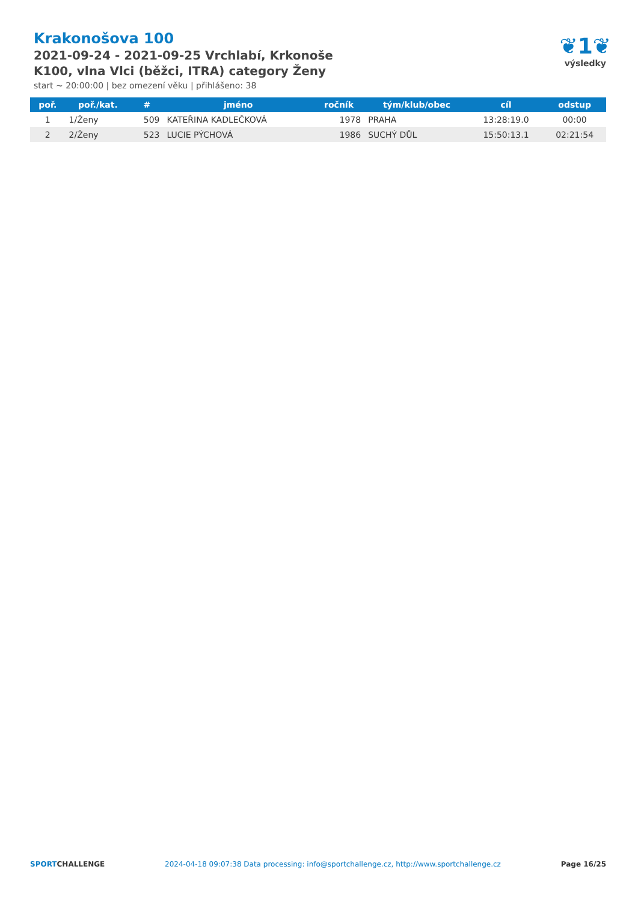Krakonošova 100
2021-09-24 - 2021-09-25 Vrchlabí, Krkonoše
K100, vlna Vlci (běžci, ITRA) category Ženy
start ~ 20:00:00 | bez omezení věku | přihlášeno: 38
❦1❦
výsledky
| poř. | poř./kat. | # | jméno | ročník | tým/klub/obec | cíl | odstup |
| --- | --- | --- | --- | --- | --- | --- | --- |
| 1 | 1/Ženy | 509 | KATEŘINA KADLEČKOVÁ | 1978 | PRAHA | 13:28:19.0 | 00:00 |
| 2 | 2/Ženy | 523 | LUCIE PÝCHOVÁ | 1986 | SUCHÝ DŮL | 15:50:13.1 | 02:21:54 |
SPORTCHALLENGE 2024-04-18 09:07:38 Data processing: info@sportchallenge.cz, http://www.sportchallenge.cz Page 16/25